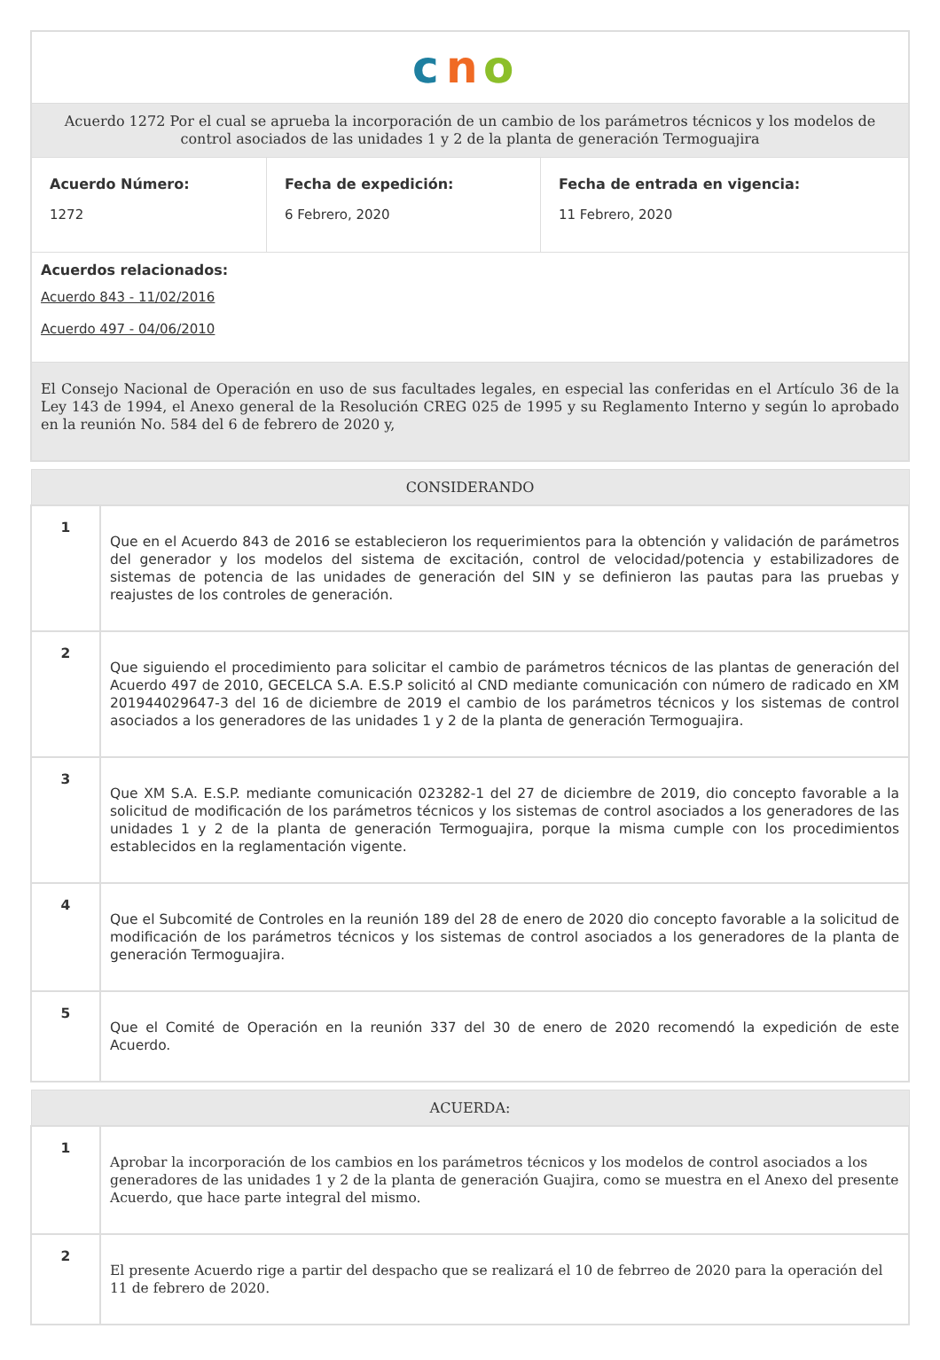c
n
o
Acuerdo 1272 Por el cual se aprueba la incorporación de un cambio de los parámetros técnicos y los modelos de control asociados de las unidades 1 y 2 de la planta de generación Termoguajira
Acuerdo Número:
1272
Fecha de expedición:
6 Febrero, 2020
Fecha de entrada en vigencia:
11 Febrero, 2020
Acuerdos relacionados:
Acuerdo 843 - 11/02/2016
Acuerdo 497 - 04/06/2010
El Consejo Nacional de Operación en uso de sus facultades legales, en especial las conferidas en el Artículo 36 de la Ley 143 de 1994, el Anexo general de la Resolución CREG 025 de 1995 y su Reglamento Interno y según lo aprobado en la reunión No. 584 del 6 de febrero de 2020 y,
| CONSIDERANDO | |
| --- | --- |
| 1 | Que en el Acuerdo 843 de 2016 se establecieron los requerimientos para la obtención y validación de parámetros del generador y los modelos del sistema de excitación, control de velocidad/potencia y estabilizadores de sistemas de potencia de las unidades de generación del SIN y se definieron las pautas para las pruebas y reajustes de los controles de generación. |
| 2 | Que siguiendo el procedimiento para solicitar el cambio de parámetros técnicos de las plantas de generación del Acuerdo 497 de 2010, GECELCA S.A. E.S.P solicitó al CND mediante comunicación con número de radicado en XM 201944029647-3 del 16 de diciembre de 2019 el cambio de los parámetros técnicos y los sistemas de control asociados a los generadores de las unidades 1 y 2 de la planta de generación Termoguajira. |
| 3 | Que XM S.A. E.S.P. mediante comunicación 023282-1 del 27 de diciembre de 2019, dio concepto favorable a la solicitud de modificación de los parámetros técnicos y los sistemas de control asociados a los generadores de las unidades 1 y 2 de la planta de generación Termoguajira, porque la misma cumple con los procedimientos establecidos en la reglamentación vigente. |
| 4 | Que el Subcomité de Controles en la reunión 189 del 28 de enero de 2020 dio concepto favorable a la solicitud de modificación de los parámetros técnicos y los sistemas de control asociados a los generadores de la planta de generación Termoguajira. |
| 5 | Que el Comité de Operación en la reunión 337 del 30 de enero de 2020 recomendó la expedición de este Acuerdo. |
| ACUERDA: | |
| --- | --- |
| 1 | Aprobar la incorporación de los cambios en los parámetros técnicos y los modelos de control asociados a los generadores de las unidades 1 y 2 de la planta de generación Guajira, como se muestra en el Anexo del presente Acuerdo, que hace parte integral del mismo. |
| 2 | El presente Acuerdo rige a partir del despacho que se realizará el 10 de febrreo de 2020 para la operación del 11 de febrero de 2020. |